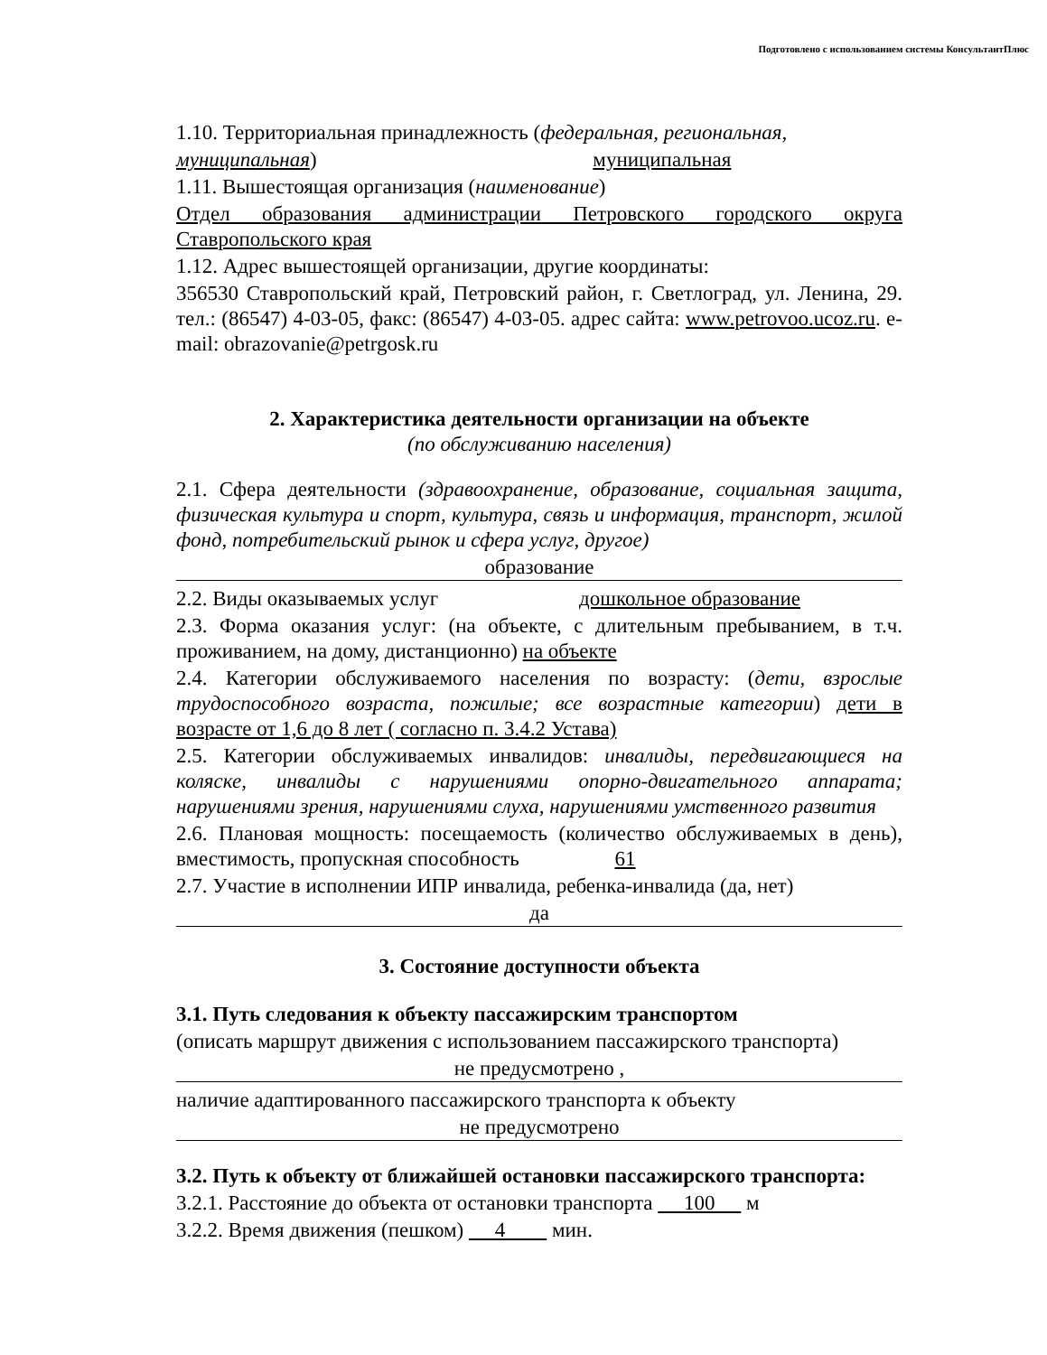Подготовлено с использованием системы КонсультантПлюс
1.10. Территориальная принадлежность (федеральная, региональная,
муниципальная) муниципальная
1.11. Вышестоящая организация (наименование)
Отдел образования администрации Петровского городского округа Ставропольского края
1.12. Адрес вышестоящей организации, другие координаты:
356530 Ставропольский край, Петровский район, г. Светлоград, ул. Ленина, 29. тел.: (86547) 4-03-05, факс: (86547) 4-03-05. адрес сайта: www.petrovoo.ucoz.ru. e-mail: obrazovanie@petrgosk.ru
2. Характеристика деятельности организации на объекте
(по обслуживанию населения)
2.1. Сфера деятельности (здравоохранение, образование, социальная защита, физическая культура и спорт, культура, связь и информация, транспорт, жилой фонд, потребительский рынок и сфера услуг, другое)
образование
2.2. Виды оказываемых услуг дошкольное образование
2.3. Форма оказания услуг: (на объекте, с длительным пребыванием, в т.ч. проживанием, на дому, дистанционно) на объекте
2.4. Категории обслуживаемого населения по возрасту: (дети, взрослые трудоспособного возраста, пожилые; все возрастные категории) дети в возрасте от 1,6 до 8 лет ( согласно п. 3.4.2 Устава)
2.5. Категории обслуживаемых инвалидов: инвалиды, передвигающиеся на коляске, инвалиды с нарушениями опорно-двигательного аппарата; нарушениями зрения, нарушениями слуха, нарушениями умственного развития
2.6. Плановая мощность: посещаемость (количество обслуживаемых в день), вместимость, пропускная способность 61
2.7. Участие в исполнении ИПР инвалида, ребенка-инвалида (да, нет)
да
3. Состояние доступности объекта
3.1. Путь следования к объекту пассажирским транспортом
(описать маршрут движения с использованием пассажирского транспорта)
не предусмотрено ,
наличие адаптированного пассажирского транспорта к объекту
не предусмотрено
3.2. Путь к объекту от ближайшей остановки пассажирского транспорта:
3.2.1. Расстояние до объекта от остановки транспорта 100 м
3.2.2. Время движения (пешком) 4 мин.